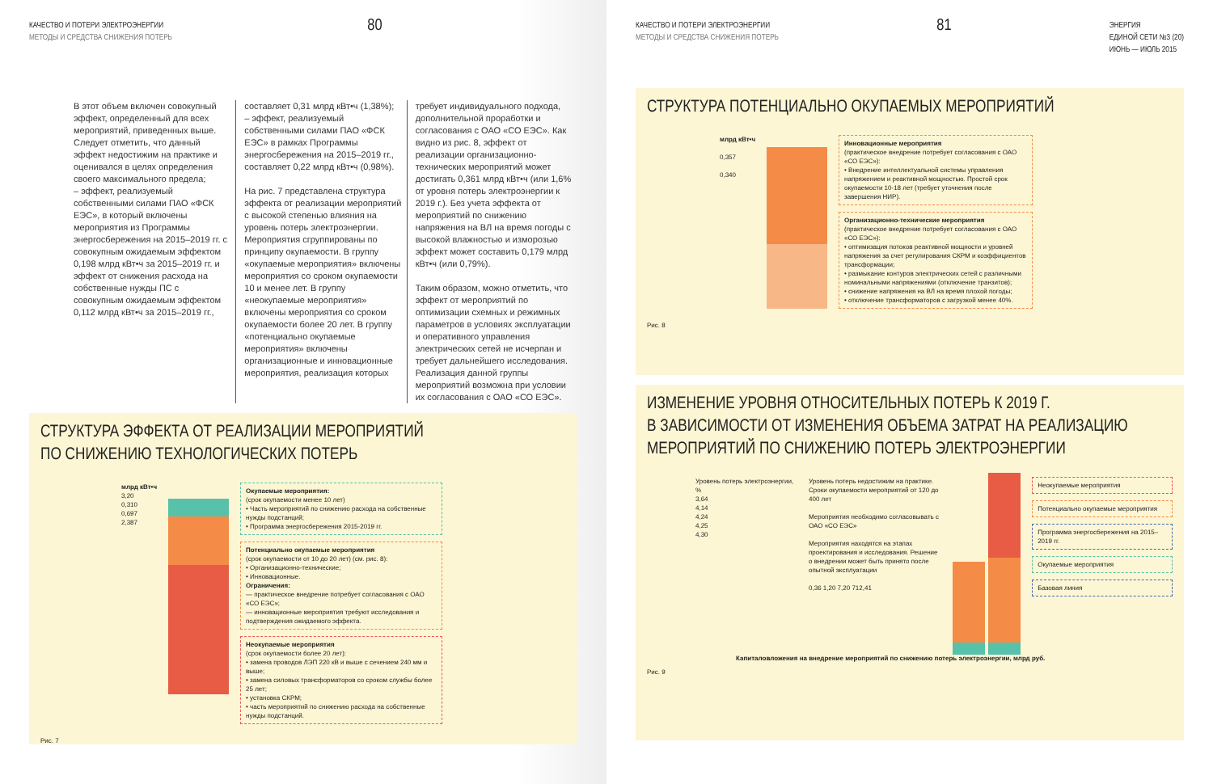КАЧЕСТВО И ПОТЕРИ ЭЛЕКТРОЭНЕРГИИ
МЕТОДЫ И СРЕДСТВА СНИЖЕНИЯ ПОТЕРЬ
80
В этот объем включен совокупный эффект, определенный для всех мероприятий, приведенных выше. Следует отметить, что данный эффект недостижим на практике и оценивался в целях определения своего максимального предела;
– эффект, реализуемый собственными силами ПАО «ФСК ЕЭС», в который включены мероприятия из Программы энергосбережения на 2015–2019 гг. с совокупным ожидаемым эффектом 0,198 млрд кВт•ч за 2015–2019 гг. и эффект от снижения расхода на собственные нужды ПС с совокупным ожидаемым эффектом 0,112 млрд кВт•ч за 2015–2019 гг.,
составляет 0,31 млрд кВт•ч (1,38%);
– эффект, реализуемый собственными силами ПАО «ФСК ЕЭС» в рамках Программы энергосбережения на 2015–2019 гг., составляет 0,22 млрд кВт•ч (0,98%).
На рис. 7 представлена структура эффекта от реализации мероприятий с высокой степенью влияния на уровень потерь электроэнергии. Мероприятия сгруппированы по принципу окупаемости. В группу «окупаемые мероприятия» включены мероприятия со сроком окупаемости 10 и менее лет. В группу «неокупаемые мероприятия» включены мероприятия со сроком окупаемости более 20 лет. В группу «потенциально окупаемые мероприятия» включены организационные и инновационные мероприятия, реализация которых
требует индивидуального подхода, дополнительной проработки и согласования с ОАО «СО ЕЭС». Как видно из рис. 8, эффект от реализации организационно-технических мероприятий может достигать 0,361 млрд кВт•ч (или 1,6% от уровня потерь электроэнергии к 2019 г.). Без учета эффекта от мероприятий по снижению напряжения на ВЛ на время погоды с высокой влажностью и изморозью эффект может составить 0,179 млрд кВт•ч (или 0,79%).
Таким образом, можно отметить, что эффект от мероприятий по оптимизации схемных и режимных параметров в условиях эксплуатации и оперативного управления электрических сетей не исчерпан и требует дальнейшего исследования. Реализация данной группы мероприятий возможна при условии их согласования с ОАО «СО ЕЭС».
СТРУКТУРА ЭФФЕКТА ОТ РЕАЛИЗАЦИИ МЕРОПРИЯТИЙ
ПО СНИЖЕНИЮ ТЕХНОЛОГИЧЕСКИХ ПОТЕРЬ
млрд кВт•ч
3,20
0,310
0,697
2,387
Окупаемые мероприятия:
(срок окупаемости менее 10 лет)
• Часть мероприятий по снижению расхода на собственные нужды подстанций;
• Программа энергосбережения 2015-2019 гг.
Потенциально окупаемые мероприятия
(срок окупаемости от 10 до 20 лет) (см. рис. 8):
• Организационно-технические;
• Инновационные.
Ограничения:
— практическое внедрение потребует согласования с ОАО «СО ЕЭС»;
— инновационные мероприятия требуют исследования и подтверждения ожидаемого эффекта.
Неокупаемые мероприятия
(срок окупаемости более 20 лет):
• замена проводов ЛЭП 220 кВ и выше с сечением 240 мм и выше;
• замена силовых трансформаторов со сроком службы более 25 лет;
• установка СКРМ;
• часть мероприятий по снижению расхода на собственные нужды подстанций.
Рис. 7
КАЧЕСТВО И ПОТЕРИ ЭЛЕКТРОЭНЕРГИИ
МЕТОДЫ И СРЕДСТВА СНИЖЕНИЯ ПОТЕРЬ
81
ЭНЕРГИЯ
ЕДИНОЙ СЕТИ №3 (20)
ИЮНЬ — ИЮЛЬ 2015
СТРУКТУРА ПОТЕНЦИАЛЬНО ОКУПАЕМЫХ МЕРОПРИЯТИЙ
млрд кВт•ч
0,357
0,340
Инновационные мероприятия
(практическое внедрение потребует согласования с ОАО «СО ЕЭС»):
• Внедрение интеллектуальной системы управления напряжением и реактивной мощностью. Простой срок окупаемости 10-18 лет (требует уточнения после завершения НИР).
Организационно-технические мероприятия
(практическое внедрение потребует согласования с ОАО «СО ЕЭС»):
• оптимизация потоков реактивной мощности и уровней напряжения за счет регулирования СКРМ и коэффициентов трансформации;
• размыкание контуров электрических сетей с различными номинальными напряжениями (отключение транзитов);
• снижение напряжения на ВЛ на время плохой погоды;
• отключение трансформаторов с загрузкой менее 40%.
Рис. 8
ИЗМЕНЕНИЕ УРОВНЯ ОТНОСИТЕЛЬНЫХ ПОТЕРЬ К 2019 Г.
В ЗАВИСИМОСТИ ОТ ИЗМЕНЕНИЯ ОБЪЕМА ЗАТРАТ НА РЕАЛИЗАЦИЮ
МЕРОПРИЯТИЙ ПО СНИЖЕНИЮ ПОТЕРЬ ЭЛЕКТРОЭНЕРГИИ
Уровень потерь электроэнергии, %
3,64
4,14
4,24
4,25
4,30
Уровень потерь недостижим на практике. Сроки окупаемости мероприятий от 120 до 400 лет
Мероприятия необходимо согласовывать с ОАО «СО ЕЭС»
Мероприятия находятся на этапах проектирования и исследования. Решение о внедрении может быть принято после опытной эксплуатации
0,36 1,20 7,20 712,41
Неокупаемые мероприятия
Потенциально окупаемые мероприятия
Программа энергосбережения на 2015–2019 гг.
Окупаемые мероприятия
Базовая линия
Капиталовложения на внедрение мероприятий по снижению потерь электроэнергии, млрд руб.
Рис. 9